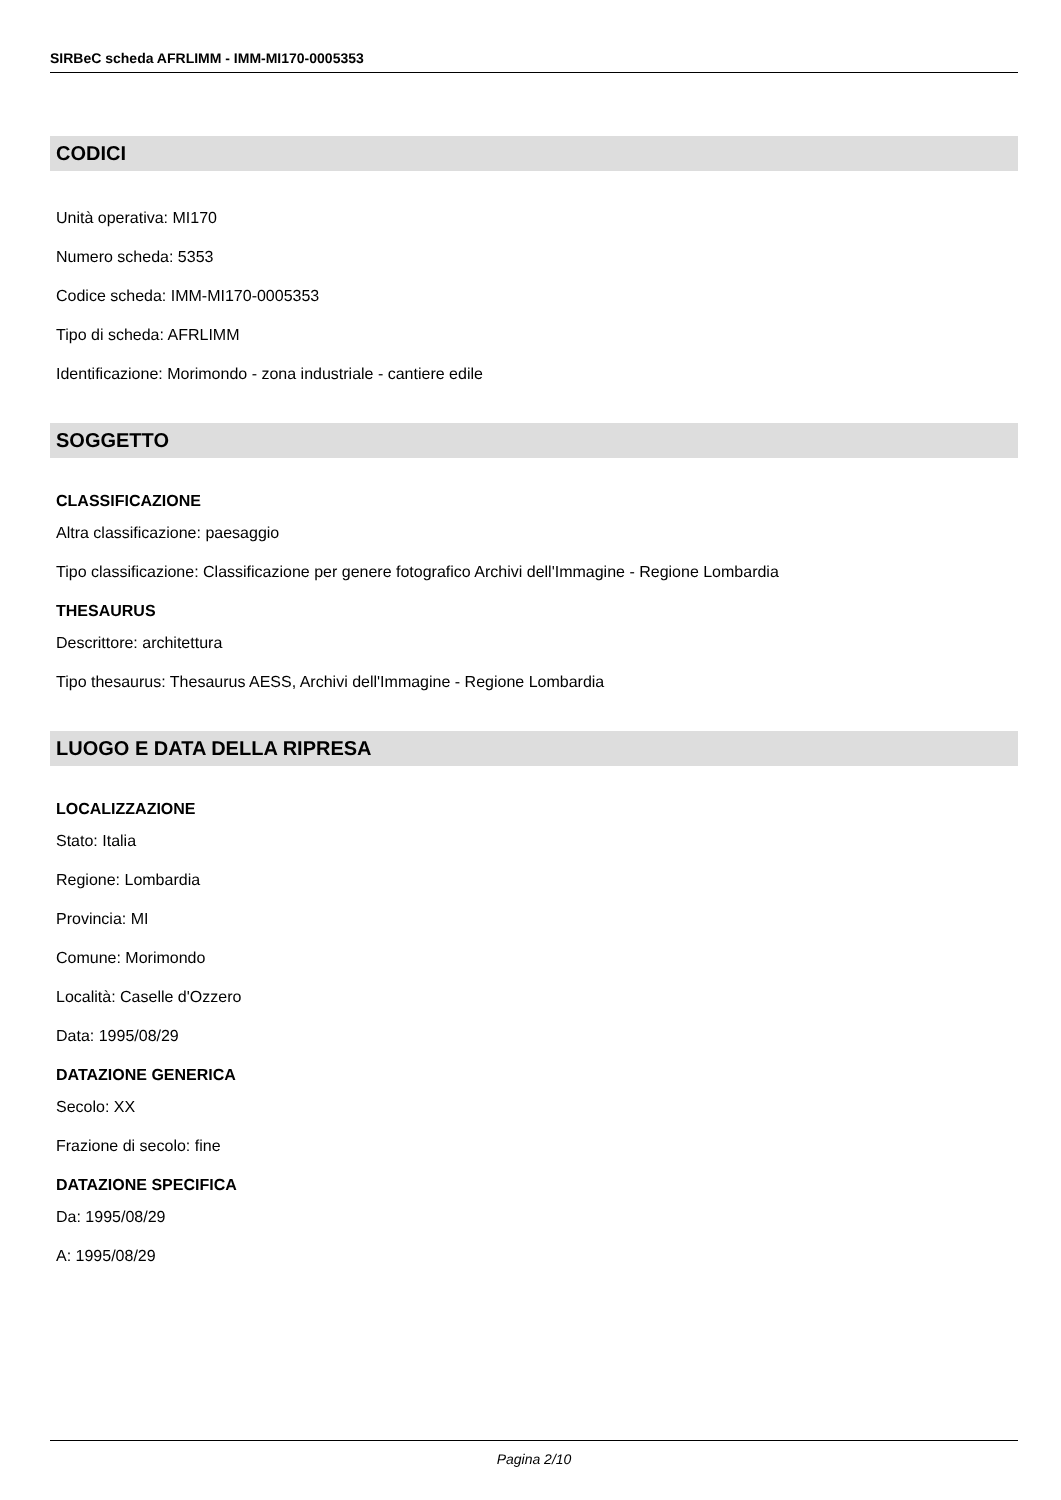SIRBeC scheda AFRLIMM - IMM-MI170-0005353
CODICI
Unità operativa: MI170
Numero scheda: 5353
Codice scheda: IMM-MI170-0005353
Tipo di scheda: AFRLIMM
Identificazione: Morimondo - zona industriale - cantiere edile
SOGGETTO
CLASSIFICAZIONE
Altra classificazione: paesaggio
Tipo classificazione: Classificazione per genere fotografico Archivi dell'Immagine - Regione Lombardia
THESAURUS
Descrittore: architettura
Tipo thesaurus: Thesaurus AESS, Archivi dell'Immagine - Regione Lombardia
LUOGO E DATA DELLA RIPRESA
LOCALIZZAZIONE
Stato: Italia
Regione: Lombardia
Provincia: MI
Comune: Morimondo
Località: Caselle d'Ozzero
Data: 1995/08/29
DATAZIONE GENERICA
Secolo: XX
Frazione di secolo: fine
DATAZIONE SPECIFICA
Da: 1995/08/29
A: 1995/08/29
Pagina 2/10